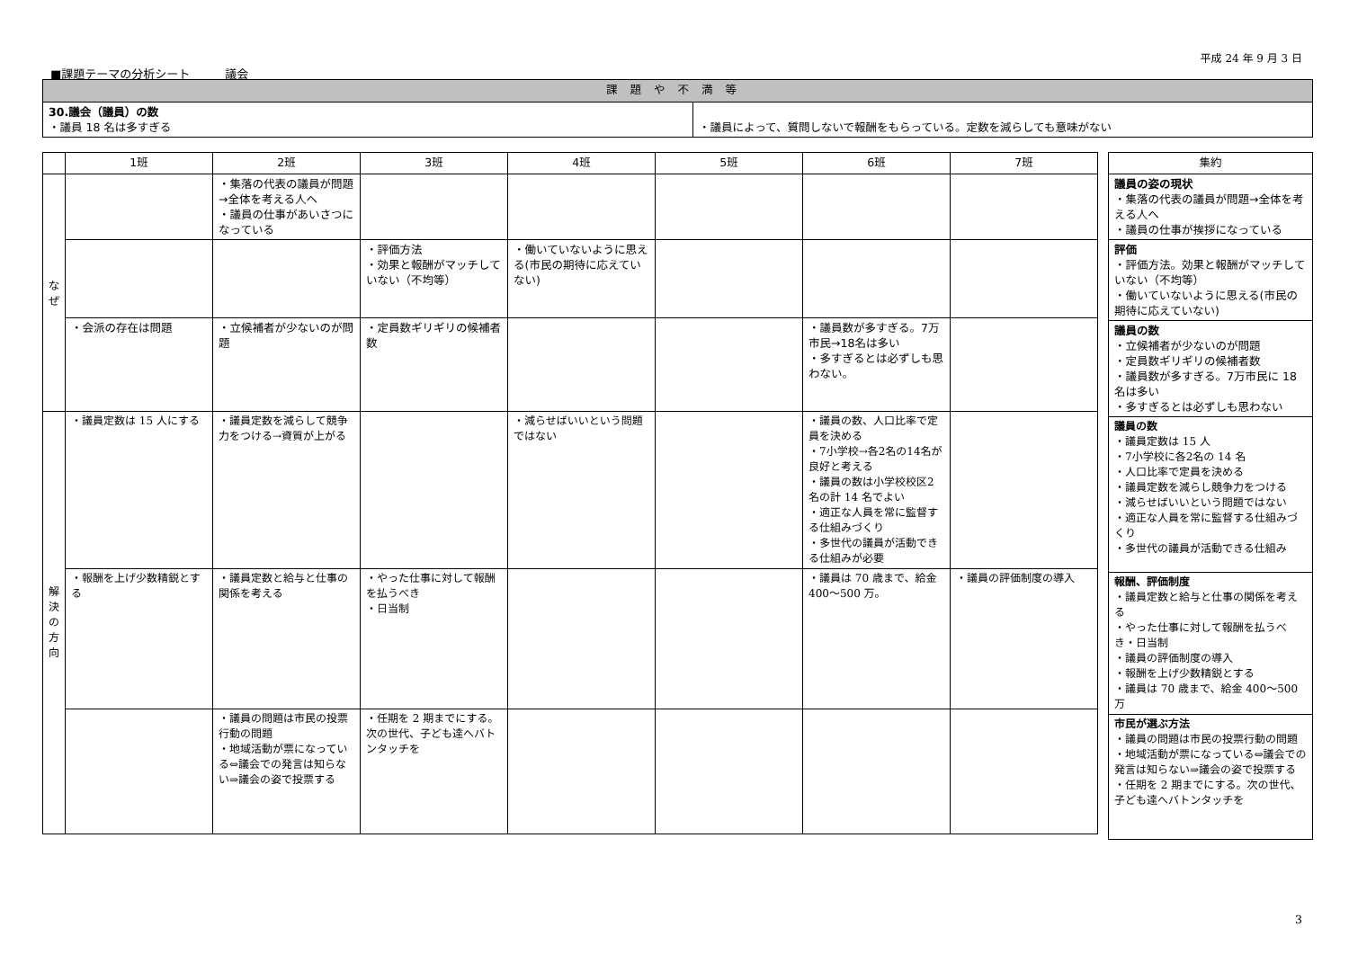平成 24 年 9 月 3 日
■課題テーマの分析シート　　　議会
| 課題や不満等 | |
| --- | --- |
| 30.議会（議員）の数 ・議員 18 名は多すぎる | ・議員によって、質問しないで報酬をもらっている。定数を減らしても意味がない |
| | 1班 | 2班 | 3班 | 4班 | 5班 | 6班 | 7班 |
| --- | --- | --- | --- | --- | --- | --- | --- |
| な ぜ | | ・集落の代表の議員が問題→全体を考える人へ ・議員の仕事があいさつになっている | | | | | |
| | | | ・評価方法 ・効果と報酬がマッチしていない（不均等） | ・働いていないように思える(市民の期待に応えていない) | | | |
| | ・会派の存在は問題 | ・立候補者が少ないのが問題 | ・定員数ギリギリの候補者数 | | | ・議員数が多すぎる。7万市民→18名は多い ・多すぎるとは必ずしも思わない。 | |
| 解 決 の 方 向 | ・議員定数は 15 人にする | ・議員定数を減らして競争力をつける→資質が上がる | | ・減らせばいいという問題ではない | | ・議員の数、人口比率で定員を決める ・7小学校→各2名の14名が良好と考える ・議員の数は小学校校区2名の計 14 名でよい ・適正な人員を常に監督する仕組みづくり ・多世代の議員が活動できる仕組みが必要 | |
| | ・報酬を上げ少数精鋭とする | ・議員定数と給与と仕事の関係を考える | ・やった仕事に対して報酬を払うべき ・日当制 | | | ・議員は 70 歳まで、給金 400〜500 万。 | ・議員の評価制度の導入 |
| | | ・議員の問題は市民の投票行動の問題 ・地域活動が票になっている⇔議会での発言は知らない⇒議会の姿で投票する | ・任期を 2 期までにする。次の世代、子ども達へバトンタッチを | | | | |
| 集約 |
| --- |
| 議員の姿の現状 ・集落の代表の議員が問題→全体を考える人へ ・議員の仕事が挨拶になっている |
| 評価 ・評価方法。効果と報酬がマッチしていない（不均等） ・働いていないように思える(市民の期待に応えていない) |
| 議員の数 ・立候補者が少ないのが問題 ・定員数ギリギリの候補者数 ・議員数が多すぎる。7万市民に 18 名は多い ・多すぎるとは必ずしも思わない |
| 議員の数 ・議員定数は 15 人 ・7小学校に各2名の 14 名 ・人口比率で定員を決める ・議員定数を減らし競争力をつける ・減らせばいいという問題ではない ・適正な人員を常に監督する仕組みづくり ・多世代の議員が活動できる仕組み |
| 報酬、評価制度 ・議員定数と給与と仕事の関係を考える ・やった仕事に対して報酬を払うべき・日当制 ・議員の評価制度の導入 ・報酬を上げ少数精鋭とする ・議員は 70 歳まで、給金 400〜500 万 |
| 市民が選ぶ方法 ・議員の問題は市民の投票行動の問題 ・地域活動が票になっている⇔議会での発言は知らない⇒議会の姿で投票する ・任期を 2 期までにする。次の世代、子ども達へバトンタッチを |
3